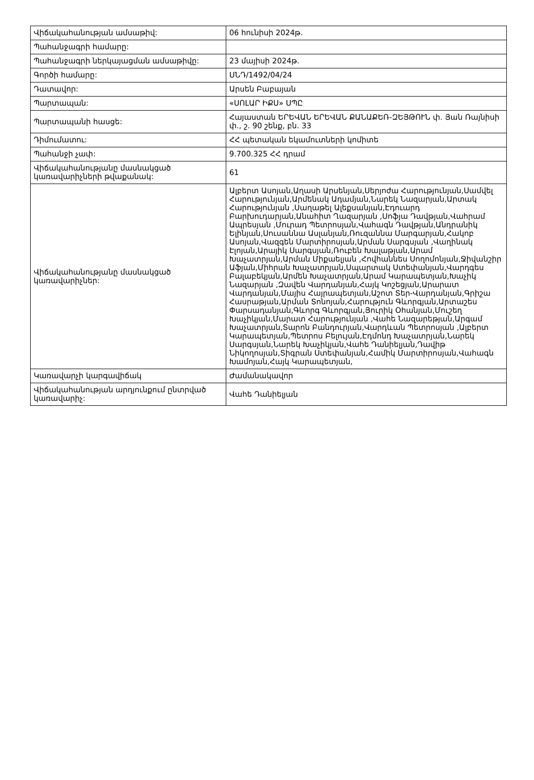| Վիճակահանության ամսաթիվ: | 06 հունիսի 2024թ. |
| Պահանջագրի համարը: | |
| Պահանջագրի ներկայացման ամսաթիվը: | 23 մայիսի 2024թ. |
| Գործի համարը: | ՍՆԴ/1492/04/24 |
| Դատավոր: | Արսեն Բաբայան |
| Պարտապան: | «ՍՈԼԱՐ ԻՔՍ» ՍՊԸ |
| Պարտապանի հասցե: | Հայաստան ԵՐԵՎԱՆ ԵՐԵՎԱՆ ՔԱՆԱՔԵՌ-ԶԵՅԹՈՒՆ փ. Յան Ռայնիսի փ., շ. 90 շենք, բն. 33 |
| Դիմումատու: | ՀՀ պետական եկամուտների կոմիտե |
| Պահանջի չափ: | 9.700.325 ՀՀ դրամ |
| Վիճակահանությանը մասնակցած կառավարիչների թվաքանակ: | 61 |
| Վիճակահանությանը մասնակցած կառավարիչներ: | Ալբերտ Ասոյան,Աղասի Արսենյան,Սերյոժա Հարությունյան,Սամվել Հարությունյան,Արմենակ Ադամյան,Նարեկ Նազարյան,Արտակ Հարությունյան ,Սաղաթել Ալեքսանյան,Էդուարդ Բարխուդարյան,Անահիտ Ղազարյան ,Սոֆյա Դավթյան,Վահրամ Ապրեսյան ,Մուրադ Պետրոսյան,Վահագն Դավթյան,Անդրանիկ Ելինյան,Սուսաննա Ասլանյան,Ռուզաննա Մարգարյան,Հակոբ Ասոյան,Վազգեն Մարտիրոսյան,Արման Սարգսյան ,Վաղինակ Էլոյան,Արայիկ Սարգսյան,Ռուբեն Խալաթյան,Արամ Խաչատրյան,Արման Միքաելյան ,Հովհաննես Սողոմոնյան,Ջիվանշիր Աֆյան,Միհրան Խաչատրյան,Սպարտակ Ստեփանյան,Վարդգես Բալաբեկյան,Արմեն Խաչատրյան,Արամ Կարապետյան,Խաչիկ Նազարյան ,Զավեն Վարդանյան,Հայկ Կոշեցյան,Արարատ Վարդանյան,Մայիս Հայրապետյան,Աշոտ Տեր-Վարդանյան,Գրիշա Հասրաթյան,Արման Տոնոյան,Հարություն Գևորգյան,Արտաշես Փարսադանյան,Գևորգ Գևորգյան,Յուրիկ Օհանյան,Մուշեղ Խաչիկյան,Մարատ Հարությունյան ,Վահե Նազարեթյան,Արգամ Խաչատրյան,Տարոն Բանդուրյան,Վարդևան Պետրոսյան ,Ալբերտ Կարապետյան,Պետրոս Բելույան,Էդմոնդ Խաչատրյան,Նարեկ Սարգսյան,Նարեկ Խաչիկյան,Վահե Դանիելյան,Դավիթ Նիկողոսյան,Տիգրան Ստեփանյան,Համիկ Մարտիրոսյան,Վահագն Խամոյան,Հայկ Կարապետյան, |
| Կառավարչի կարգավիճակ | Ժամանակավոր |
| Վիճակահանության արդյունքում ընտրված կառավարիչ: | Վահե Դանիելյան |